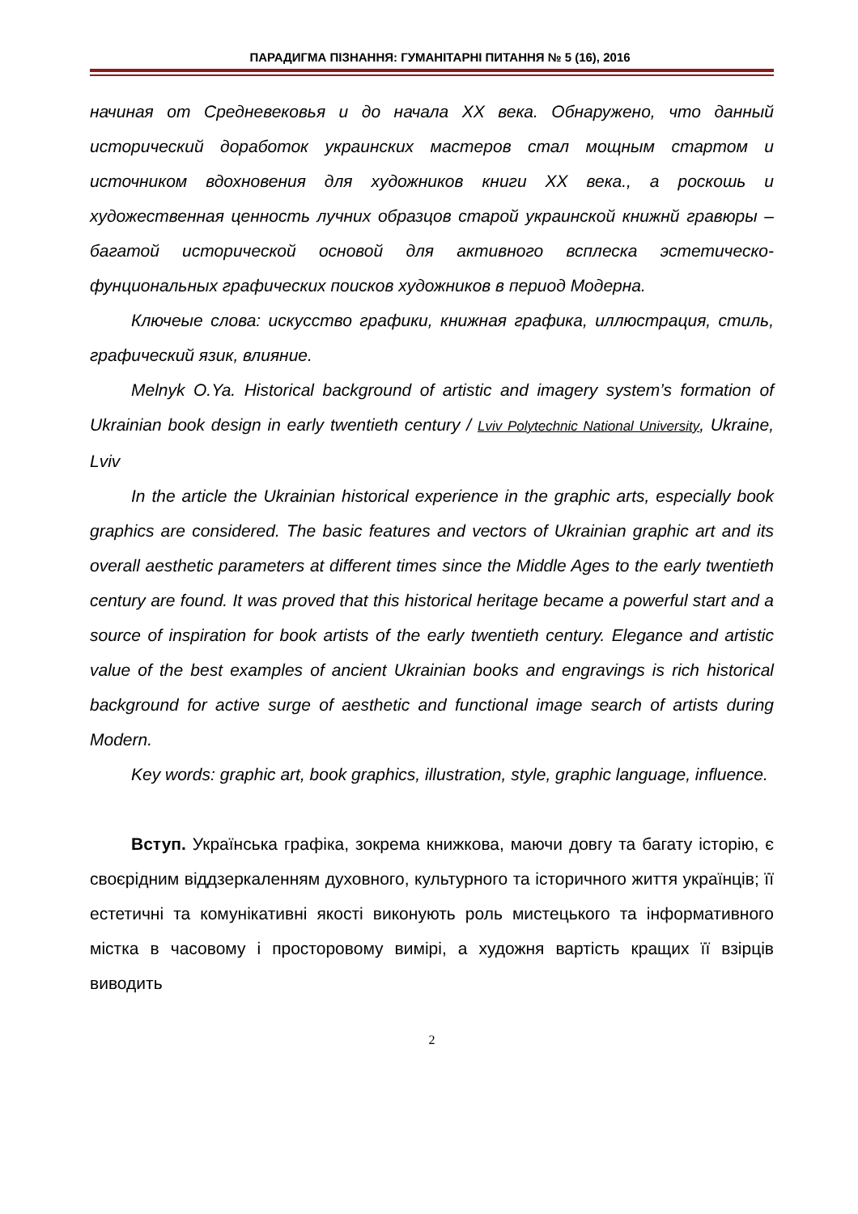ПАРАДИГМА ПІЗНАННЯ: ГУМАНІТАРНІ ПИТАННЯ № 5 (16), 2016
начиная от Средневековья и до начала XX века. Обнаружено, что данный исторический доработок украинских мастеров стал мощным стартом и источником вдохновения для художников книги XX века., а роскошь и художественная ценность лучних образцов старой украинской книжнй гравюры – багатой исторической основой для активного всплеска эстетическо-фунциональных графических поисков художников в период Модерна.
Ключеые слова: искусство графики, книжная графика, иллюстрация, стиль, графический язик, влияние.
Melnyk O.Ya. Historical background of artistic and imagery system’s formation of Ukrainian book design in early twentieth century / Lviv Polytechnic National University, Ukraine, Lviv
In the article the Ukrainian historical experience in the graphic arts, especially book graphics are considered. The basic features and vectors of Ukrainian graphic art and its overall aesthetic parameters at different times since the Middle Ages to the early twentieth century are found. It was proved that this historical heritage became a powerful start and a source of inspiration for book artists of the early twentieth century. Elegance and artistic value of the best examples of ancient Ukrainian books and engravings is rich historical background for active surge of aesthetic and functional image search of artists during Modern.
Key words: graphic art, book graphics, illustration, style, graphic language, influence.
Вступ. Українська графіка, зокрема книжкова, маючи довгу та багату історію, є своєрідним віддзеркаленням духовного, культурного та історичного життя українців; її естетичні та комунікативні якості виконують роль мистецького та інформативного містка в часовому і просторовому вимірі, а художня вартість кращих її взірців виводить
2